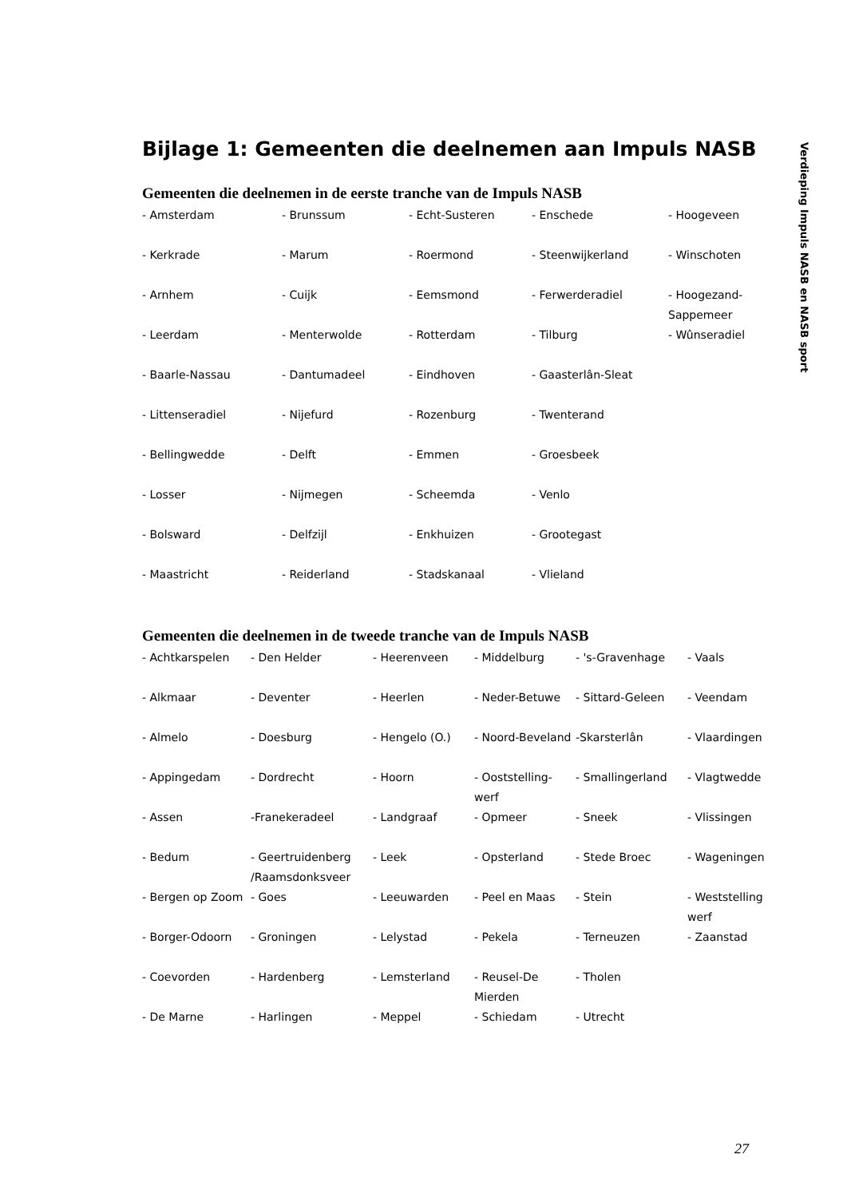Bijlage 1: Gemeenten die deelnemen aan Impuls NASB
Gemeenten die deelnemen in de eerste tranche van de Impuls NASB
| - Amsterdam | - Brunssum | - Echt-Susteren | - Enschede | - Hoogeveen |
| - Kerkrade | - Marum | - Roermond | - Steenwijkerland | - Winschoten |
| - Arnhem | - Cuijk | - Eemsmond | - Ferwerderadiel | - Hoogezand-Sappemeer |
| - Leerdam | - Menterwolde | - Rotterdam | - Tilburg | - Wûnseradiel |
| - Baarle-Nassau | - Dantumadeel | - Eindhoven | - Gaasterlân-Sleat | |
| - Littenseradiel | - Nijefurd | - Rozenburg | - Twenterand | |
| - Bellingwedde | - Delft | - Emmen | - Groesbeek | |
| - Losser | - Nijmegen | - Scheemda | - Venlo | |
| - Bolsward | - Delfzijl | - Enkhuizen | - Grootegast | |
| - Maastricht | - Reiderland | - Stadskanaal | - Vlieland | |
Gemeenten die deelnemen in de tweede tranche van de Impuls NASB
| - Achtkarspelen | - Den Helder | - Heerenveen | - Middelburg | - 's-Gravenhage | - Vaals |
| - Alkmaar | - Deventer | - Heerlen | - Neder-Betuwe | - Sittard-Geleen | - Veendam |
| - Almelo | - Doesburg | - Hengelo (O.) | - Noord-Beveland | -Skarsterlân | - Vlaardingen |
| - Appingedam | - Dordrecht | - Hoorn | - Ooststelling-werf | - Smallingerland | - Vlagtwedde |
| - Assen | -Franekeradeel | - Landgraaf | - Opmeer | - Sneek | - Vlissingen |
| - Bedum | - Geertruidenberg /Raamsdonksveer | - Leek | - Opsterland | - Stede Broec | - Wageningen |
| - Bergen op Zoom | - Goes | - Leeuwarden | - Peel en Maas | - Stein | - Weststelling werf |
| - Borger-Odoorn | - Groningen | - Lelystad | - Pekela | - Terneuzen | - Zaanstad |
| - Coevorden | - Hardenberg | - Lemsterland | - Reusel-De Mierden | - Tholen | |
| - De Marne | - Harlingen | - Meppel | - Schiedam | - Utrecht | |
Verdieping Impuls NASB en NASB sport
27